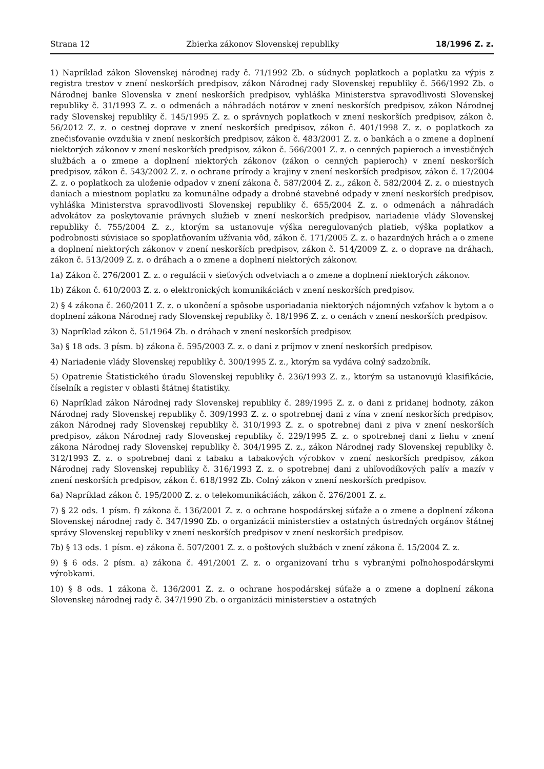Strana 12 Zbierka zákonov Slovenskej republiky 18/1996 Z. z.
1) Napríklad zákon Slovenskej národnej rady č. 71/1992 Zb. o súdnych poplatkoch a poplatku za výpis z registra trestov v znení neskorších predpisov, zákon Národnej rady Slovenskej republiky č. 566/1992 Zb. o Národnej banke Slovenska v znení neskorších predpisov, vyhláška Ministerstva spravodlivosti Slovenskej republiky č. 31/1993 Z. z. o odmenách a náhradách notárov v znení neskorších predpisov, zákon Národnej rady Slovenskej republiky č. 145/1995 Z. z. o správnych poplatkoch v znení neskorších predpisov, zákon č. 56/2012 Z. z. o cestnej doprave v znení neskorších predpisov, zákon č. 401/1998 Z. z. o poplatkoch za znečisťovanie ovzdušia v znení neskorších predpisov, zákon č. 483/2001 Z. z. o bankách a o zmene a doplnení niektorých zákonov v znení neskorších predpisov, zákon č. 566/2001 Z. z. o cenných papieroch a investičných službách a o zmene a doplnení niektorých zákonov (zákon o cenných papieroch) v znení neskorších predpisov, zákon č. 543/2002 Z. z. o ochrane prírody a krajiny v znení neskorších predpisov, zákon č. 17/2004 Z. z. o poplatkoch za uloženie odpadov v znení zákona č. 587/2004 Z. z., zákon č. 582/2004 Z. z. o miestnych daniach a miestnom poplatku za komunálne odpady a drobné stavebné odpady v znení neskorších predpisov, vyhláška Ministerstva spravodlivosti Slovenskej republiky č. 655/2004 Z. z. o odmenách a náhradách advokátov za poskytovanie právnych služieb v znení neskorších predpisov, nariadenie vlády Slovenskej republiky č. 755/2004 Z. z., ktorým sa ustanovuje výška neregulovaných platieb, výška poplatkov a podrobnosti súvisiace so spoplatňovaním užívania vôd, zákon č. 171/2005 Z. z. o hazardných hrách a o zmene a doplnení niektorých zákonov v znení neskorších predpisov, zákon č. 514/2009 Z. z. o doprave na dráhach, zákon č. 513/2009 Z. z. o dráhach a o zmene a doplnení niektorých zákonov.
1a) Zákon č. 276/2001 Z. z. o regulácii v sieťových odvetviach a o zmene a doplnení niektorých zákonov.
1b) Zákon č. 610/2003 Z. z. o elektronických komunikáciách v znení neskorších predpisov.
2) § 4 zákona č. 260/2011 Z. z. o ukončení a spôsobe usporiadania niektorých nájomných vzťahov k bytom a o doplnení zákona Národnej rady Slovenskej republiky č. 18/1996 Z. z. o cenách v znení neskorších predpisov.
3) Napríklad zákon č. 51/1964 Zb. o dráhach v znení neskorších predpisov.
3a) § 18 ods. 3 písm. b) zákona č. 595/2003 Z. z. o dani z príjmov v znení neskorších predpisov.
4) Nariadenie vlády Slovenskej republiky č. 300/1995 Z. z., ktorým sa vydáva colný sadzobník.
5) Opatrenie Štatistického úradu Slovenskej republiky č. 236/1993 Z. z., ktorým sa ustanovujú klasifikácie, číselník a register v oblasti štátnej štatistiky.
6) Napríklad zákon Národnej rady Slovenskej republiky č. 289/1995 Z. z. o dani z pridanej hodnoty, zákon Národnej rady Slovenskej republiky č. 309/1993 Z. z. o spotrebnej dani z vína v znení neskorších predpisov, zákon Národnej rady Slovenskej republiky č. 310/1993 Z. z. o spotrebnej dani z piva v znení neskorších predpisov, zákon Národnej rady Slovenskej republiky č. 229/1995 Z. z. o spotrebnej dani z liehu v znení zákona Národnej rady Slovenskej republiky č. 304/1995 Z. z., zákon Národnej rady Slovenskej republiky č. 312/1993 Z. z. o spotrebnej dani z tabaku a tabakových výrobkov v znení neskorších predpisov, zákon Národnej rady Slovenskej republiky č. 316/1993 Z. z. o spotrebnej dani z uhľovodíkových palív a mazív v znení neskorších predpisov, zákon č. 618/1992 Zb. Colný zákon v znení neskorších predpisov.
6a) Napríklad zákon č. 195/2000 Z. z. o telekomunikáciách, zákon č. 276/2001 Z. z.
7) § 22 ods. 1 písm. f) zákona č. 136/2001 Z. z. o ochrane hospodárskej súťaže a o zmene a doplnení zákona Slovenskej národnej rady č. 347/1990 Zb. o organizácii ministerstiev a ostatných ústredných orgánov štátnej správy Slovenskej republiky v znení neskorších predpisov v znení neskorších predpisov.
7b) § 13 ods. 1 písm. e) zákona č. 507/2001 Z. z. o poštových službách v znení zákona č. 15/2004 Z. z.
9) § 6 ods. 2 písm. a) zákona č. 491/2001 Z. z. o organizovaní trhu s vybranými poľnohospodárskymi výrobkami.
10) § 8 ods. 1 zákona č. 136/2001 Z. z. o ochrane hospodárskej súťaže a o zmene a doplnení zákona Slovenskej národnej rady č. 347/1990 Zb. o organizácii ministerstiev a ostatných